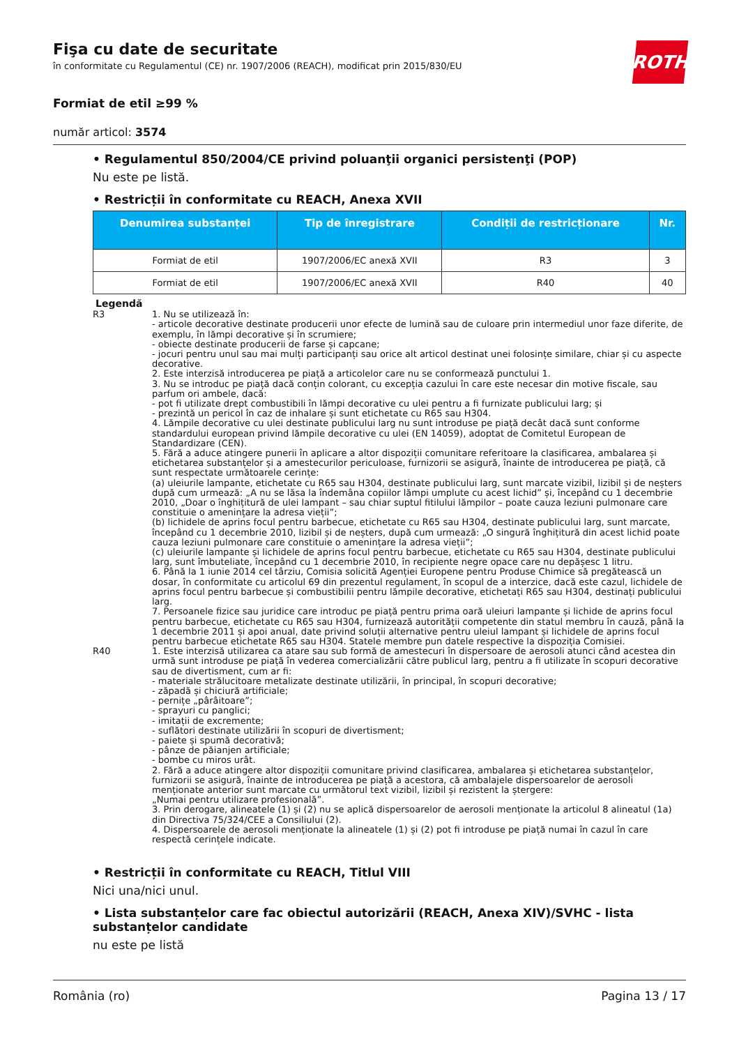ROTH
Fişa cu date de securitate
în conformitate cu Regulamentul (CE) nr. 1907/2006 (REACH), modificat prin 2015/830/EU
Formiat de etil ≥99 %
număr articol: 3574
• Regulamentul 850/2004/CE privind poluanţii organici persistenţi (POP)
Nu este pe listă.
• Restricții în conformitate cu REACH, Anexa XVII
| Denumirea substanței | Tip de înregistrare | Condiții de restricționare | Nr. |
| --- | --- | --- | --- |
| Formiat de etil | 1907/2006/EC anexă XVII | R3 | 3 |
| Formiat de etil | 1907/2006/EC anexă XVII | R40 | 40 |
Legendă
R3 1. Nu se utilizează în:
- articole decorative destinate producerii unor efecte de lumină sau de culoare prin intermediul unor faze diferite, de exemplu, în lămpi decorative și în scrumiere;
- obiecte destinate producerii de farse și capcane;
- jocuri pentru unul sau mai mulți participanți sau orice alt articol destinat unei folosințe similare, chiar și cu aspecte decorative.
2. Este interzisă introducerea pe piață a articolelor care nu se conformează punctului 1.
3. Nu se introduc pe piață dacă conțin colorant, cu excepția cazului în care este necesar din motive fiscale, sau parfum ori ambele, dacă:
- pot fi utilizate drept combustibili în lămpi decorative cu ulei pentru a fi furnizate publicului larg; și
- prezintă un pericol în caz de inhalare și sunt etichetate cu R65 sau H304.
4. Lămpile decorative cu ulei destinate publicului larg nu sunt introduse pe piață decât dacă sunt conforme standardului european privind lămpile decorative cu ulei (EN 14059), adoptat de Comitetul European de Standardizare (CEN).
5. Fără a aduce atingere punerii în aplicare a altor dispoziții comunitare referitoare la clasificarea, ambalarea și etichetarea substanțelor și a amestecurilor periculoase, furnizorii se asigură, înainte de introducerea pe piață, că sunt respectate următoarele cerințe:
(a) uleiurile lampante, etichetate cu R65 sau H304, destinate publicului larg, sunt marcate vizibil, lizibil și de neșters după cum urmează: „A nu se lăsa la îndemâna copiilor lămpi umplute cu acest lichid” și, începând cu 1 decembrie 2010, „Doar o înghițitură de ulei lampant – sau chiar suptul fitilului lămpilor – poate cauza leziuni pulmonare care constituie o amenințare la adresa vieții”;
(b) lichidele de aprins focul pentru barbecue, etichetate cu R65 sau H304, destinate publicului larg, sunt marcate, începând cu 1 decembrie 2010, lizibil și de neșters, după cum urmează: „O singură înghițitură din acest lichid poate cauza leziuni pulmonare care constituie o amenințare la adresa vieții”;
(c) uleiurile lampante și lichidele de aprins focul pentru barbecue, etichetate cu R65 sau H304, destinate publicului larg, sunt îmbuteliate, începând cu 1 decembrie 2010, în recipiente negre opace care nu depășesc 1 litru.
6. Până la 1 iunie 2014 cel târziu, Comisia solicită Agenției Europene pentru Produse Chimice să pregătească un dosar, în conformitate cu articolul 69 din prezentul regulament, în scopul de a interzice, dacă este cazul, lichidele de aprins focul pentru barbecue și combustibilii pentru lămpile decorative, etichetați R65 sau H304, destinați publicului larg.
7. Persoanele fizice sau juridice care introduc pe piață pentru prima oară uleiuri lampante și lichide de aprins focul pentru barbecue, etichetate cu R65 sau H304, furnizează autorității competente din statul membru în cauză, până la 1 decembrie 2011 și apoi anual, date privind soluții alternative pentru uleiul lampant și lichidele de aprins focul pentru barbecue etichetate R65 sau H304. Statele membre pun datele respective la dispoziția Comisiei.
R40 1. Este interzisă utilizarea ca atare sau sub formă de amestecuri în dispersoare de aerosoli atunci când acestea din urmă sunt introduse pe piață în vederea comercializării către publicul larg, pentru a fi utilizate în scopuri decorative sau de divertisment, cum ar fi:
- materiale strălucitoare metalizate destinate utilizării, în principal, în scopuri decorative;
- zăpadă și chiciură artificiale;
- pernițe „pârâitoare”;
- sprayuri cu panglici;
- imitații de excremente;
- suflători destinate utilizării în scopuri de divertisment;
- paiete și spumă decorativă;
- pânze de păianjen artificiale;
- bombe cu miros urât.
2. Fără a aduce atingere altor dispoziții comunitare privind clasificarea, ambalarea și etichetarea substanțelor, furnizorii se asigură, înainte de introducerea pe piață a acestora, că ambalajele dispersoarelor de aerosoli menționate anterior sunt marcate cu următorul text vizibil, lizibil și rezistent la ștergere:
„Numai pentru utilizare profesională”.
3. Prin derogare, alineatele (1) și (2) nu se aplică dispersoarelor de aerosoli menționate la articolul 8 alineatul (1a) din Directiva 75/324/CEE a Consiliului (2).
4. Dispersoarele de aerosoli menționate la alineatele (1) și (2) pot fi introduse pe piață numai în cazul în care respectă cerințele indicate.
• Restricții în conformitate cu REACH, Titlul VIII
Nici una/nici unul.
• Lista substanțelor care fac obiectul autorizării (REACH, Anexa XIV)/SVHC - lista substanțelor candidate
nu este pe listă
România (ro) Pagina 13 / 17